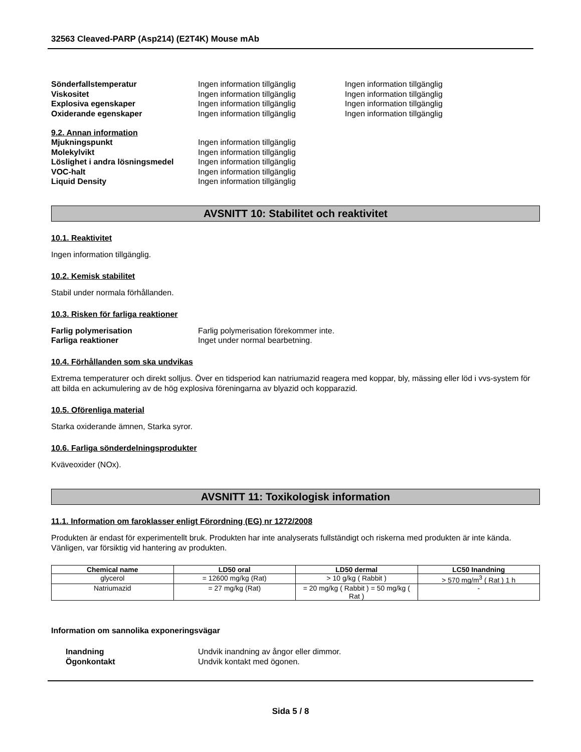32563 Cleaved-PARP (Asp214) (E2T4K) Mouse mAb
Sönderfallstemperatur Ingen information tillgänglig Ingen information tillgänglig
Viskositet Ingen information tillgänglig Ingen information tillgänglig
Explosiva egenskaper Ingen information tillgänglig Ingen information tillgänglig
Oxiderande egenskaper Ingen information tillgänglig Ingen information tillgänglig
9.2. Annan information
Mjukningspunkt Ingen information tillgänglig
Molekylvikt Ingen information tillgänglig
Löslighet i andra lösningsmedel
Ingen information tillgänglig
VOC-halt Ingen information tillgänglig
Liquid Density Ingen information tillgänglig
AVSNITT 10: Stabilitet och reaktivitet
10.1. Reaktivitet
Ingen information tillgänglig.
10.2. Kemisk stabilitet
Stabil under normala förhållanden.
10.3. Risken för farliga reaktioner
Farlig polymerisation Farlig polymerisation förekommer inte.
Farliga reaktioner Inget under normal bearbetning.
10.4. Förhållanden som ska undvikas
Extrema temperaturer och direkt solljus. Över en tidsperiod kan natriumazid reagera med koppar, bly, mässing eller löd i vvs-system för att bilda en ackumulering av de hög explosiva föreningarna av blyazid och kopparazid.
10.5. Oförenliga material
Starka oxiderande ämnen, Starka syror.
10.6. Farliga sönderdelningsprodukter
Kväveoxider (NOx).
AVSNITT 11: Toxikologisk information
11.1. Information om faroklasser enligt Förordning (EG) nr 1272/2008
Produkten är endast för experimentellt bruk. Produkten har inte analyserats fullständigt och riskerna med produkten är inte kända. Vänligen, var försiktig vid hantering av produkten.
| Chemical name | LD50 oral | LD50 dermal | LC50 Inandning |
| --- | --- | --- | --- |
| glycerol | = 12600 mg/kg (Rat) | > 10 g/kg ( Rabbit ) | > 570 mg/m<sup>3</sup> ( Rat ) 1 h |
| Natriumazid | = 27 mg/kg (Rat) | = 20 mg/kg ( Rabbit ) = 50 mg/kg ( Rat ) | - |
Information om sannolika exponeringsvägar
Inandning Undvik inandning av ångor eller dimmor.
Ögonkontakt Undvik kontakt med ögonen.
Sida 5 / 8